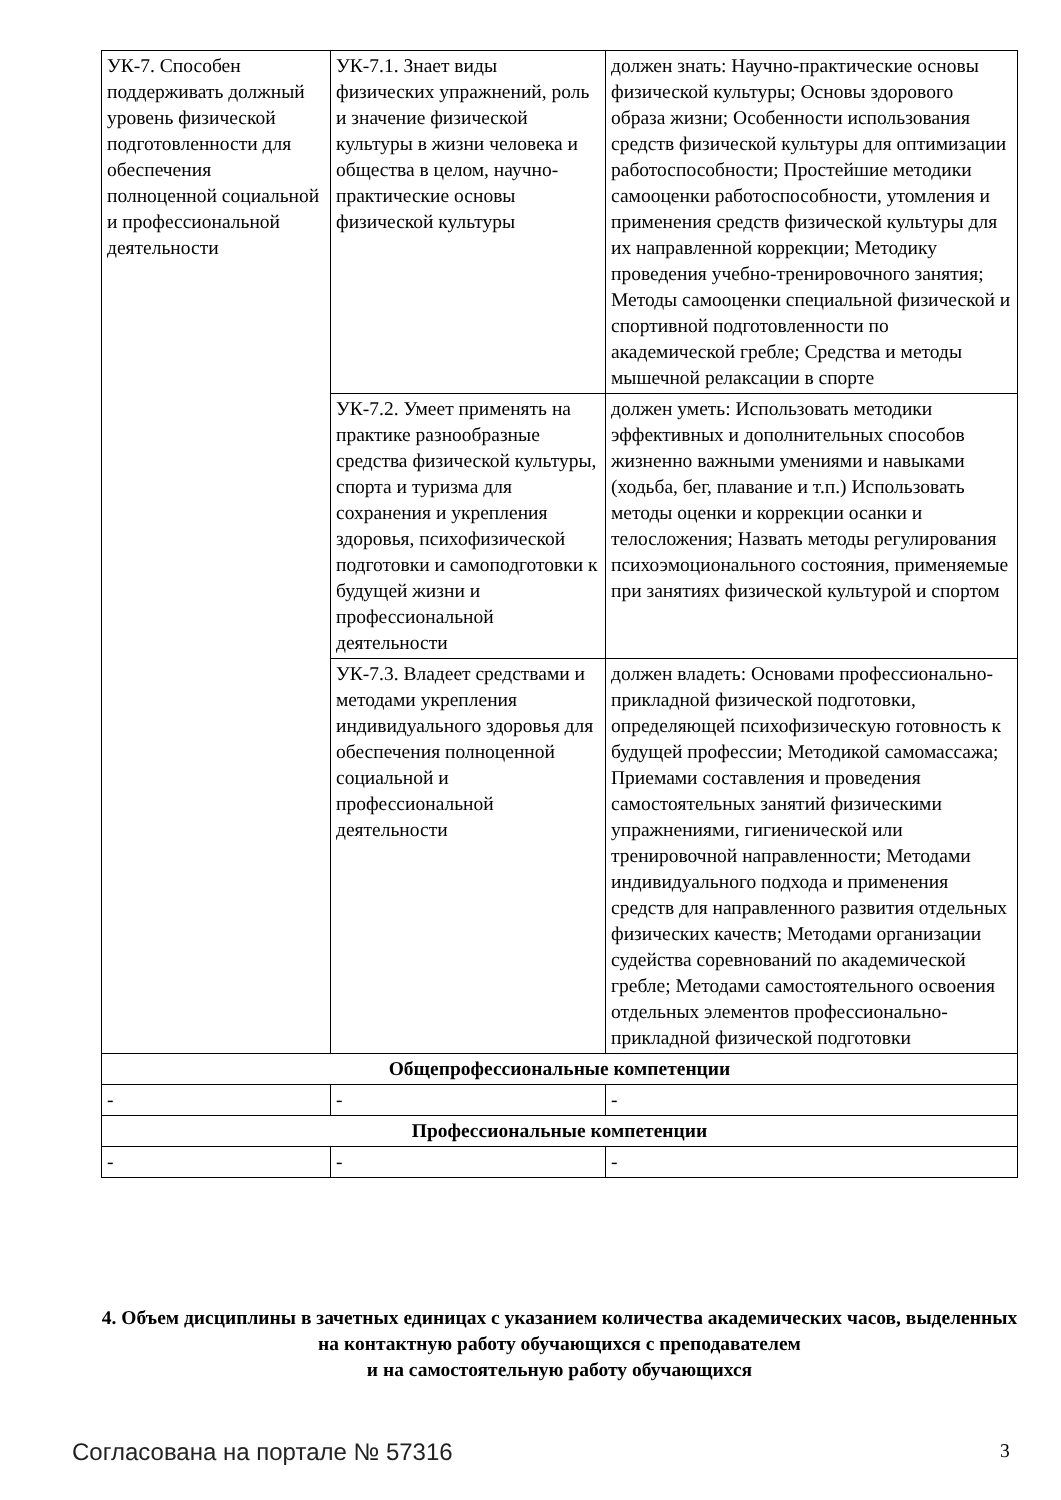| УК-7. Способен поддерживать должный уровень физической подготовленности для обеспечения полноценной социальной и профессиональной деятельности | УК-7.1. Знает виды физических упражнений, роль и значение физической культуры в жизни человека и общества в целом, научно-практические основы физической культуры | должен знать: Научно-практические основы физической культуры; Основы здорового образа жизни; Особенности использования средств физической культуры для оптимизации работоспособности; Простейшие методики самооценки работоспособности, утомления и применения средств физической культуры для их направленной коррекции; Методику проведения учебно-тренировочного занятия; Методы самооценки специальной физической и спортивной подготовленности по академической гребле; Средства и методы мышечной релаксации в спорте |
| | УК-7.2. Умеет применять на практике разнообразные средства физической культуры, спорта и туризма для сохранения и укрепления здоровья, психофизической подготовки и самоподготовки к будущей жизни и профессиональной деятельности | должен уметь: Использовать методики эффективных и дополнительных способов жизненно важными умениями и навыками (ходьба, бег, плавание и т.п.) Использовать методы оценки и коррекции осанки и телосложения; Назвать методы регулирования психоэмоционального состояния, применяемые при занятиях физической культурой и спортом |
| | УК-7.3. Владеет средствами и методами укрепления индивидуального здоровья для обеспечения полноценной социальной и профессиональной деятельности | должен владеть: Основами профессионально-прикладной физической подготовки, определяющей психофизическую готовность к будущей профессии; Методикой самомассажа; Приемами составления и проведения самостоятельных занятий физическими упражнениями, гигиенической или тренировочной направленности; Методами индивидуального подхода и применения средств для направленного развития отдельных физических качеств; Методами организации судейства соревнований по академической гребле; Методами самостоятельного освоения отдельных элементов профессионально-прикладной физической подготовки |
| Общепрофессиональные компетенции | | |
| - | - | - |
| Профессиональные компетенции | | |
| - | - | - |
4. Объем дисциплины в зачетных единицах с указанием количества академических часов, выделенных на контактную работу обучающихся с преподавателем
и на самостоятельную работу обучающихся
Согласована на портале № 57316 3